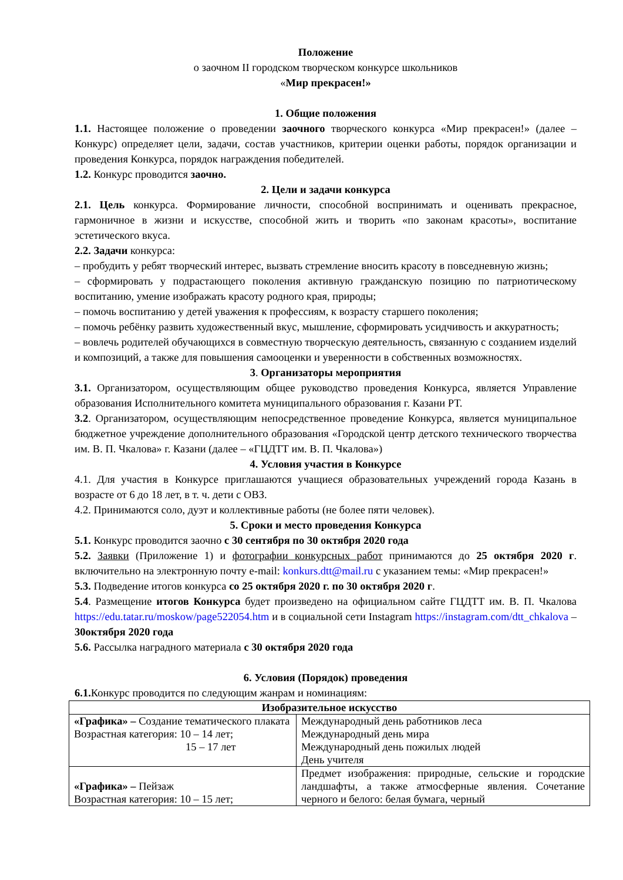Положение
о заочном II городском творческом конкурсе школьников
«Мир прекрасен!»
1. Общие положения
1.1. Настоящее положение о проведении заочного творческого конкурса «Мир прекрасен!» (далее – Конкурс) определяет цели, задачи, состав участников, критерии оценки работы, порядок организации и проведения Конкурса, порядок награждения победителей.
1.2. Конкурс проводится заочно.
2. Цели и задачи конкурса
2.1. Цель конкурса. Формирование личности, способной воспринимать и оценивать прекрасное, гармоничное в жизни и искусстве, способной жить и творить «по законам красоты», воспитание эстетического вкуса.
2.2. Задачи конкурса:
– пробудить у ребят творческий интерес, вызвать стремление вносить красоту в повседневную жизнь;
– сформировать у подрастающего поколения активную гражданскую позицию по патриотическому воспитанию, умение изображать красоту родного края, природы;
– помочь воспитанию у детей уважения к профессиям, к возрасту старшего поколения;
– помочь ребёнку развить художественный вкус, мышление, сформировать усидчивость и аккуратность;
– вовлечь родителей обучающихся в совместную творческую деятельность, связанную с созданием изделий и композиций, а также для повышения самооценки и уверенности в собственных возможностях.
3. Организаторы мероприятия
3.1. Организатором, осуществляющим общее руководство проведения Конкурса, является Управление образования Исполнительного комитета муниципального образования г. Казани РТ.
3.2. Организатором, осуществляющим непосредственное проведение Конкурса, является муниципальное бюджетное учреждение дополнительного образования «Городской центр детского технического творчества им. В. П. Чкалова» г. Казани (далее – «ГЦДТТ им. В. П. Чкалова»)
4. Условия участия в Конкурсе
4.1. Для участия в Конкурсе приглашаются учащиеся образовательных учреждений города Казань в возрасте от 6 до 18 лет, в т. ч. дети с ОВЗ.
4.2. Принимаются соло, дуэт и коллективные работы (не более пяти человек).
5. Сроки и место проведения Конкурса
5.1. Конкурс проводится заочно с 30 сентября по 30 октября 2020 года
5.2. Заявки (Приложение 1) и фотографии конкурсных работ принимаются до 25 октября 2020 г. включительно на электронную почту e-mail: konkurs.dtt@mail.ru с указанием темы: «Мир прекрасен!»
5.3. Подведение итогов конкурса со 25 октября 2020 г. по 30 октября 2020 г.
5.4. Размещение итогов Конкурса будет произведено на официальном сайте ГЦДТТ им. В. П. Чкалова https://edu.tatar.ru/moskow/page522054.htm и в социальной сети Instagram https://instagram.com/dtt_chkalova – 30октября 2020 года
5.6. Рассылка наградного материала с 30 октября 2020 года
6. Условия (Порядок) проведения
6.1. Конкурс проводится по следующим жанрам и номинациям:
| Изобразительное искусство | |
| --- | --- |
| «Графика» – Создание тематического плаката Возрастная категория: 10 – 14 лет; 15 – 17 лет | Международный день работников леса Международный день мира Международный день пожилых людей День учителя |
| «Графика» – Пейзаж Возрастная категория: 10 – 15 лет; | Предмет изображения: природные, сельские и городские ландшафты, а также атмосферные явления. Сочетание черного и белого: белая бумага, черный |